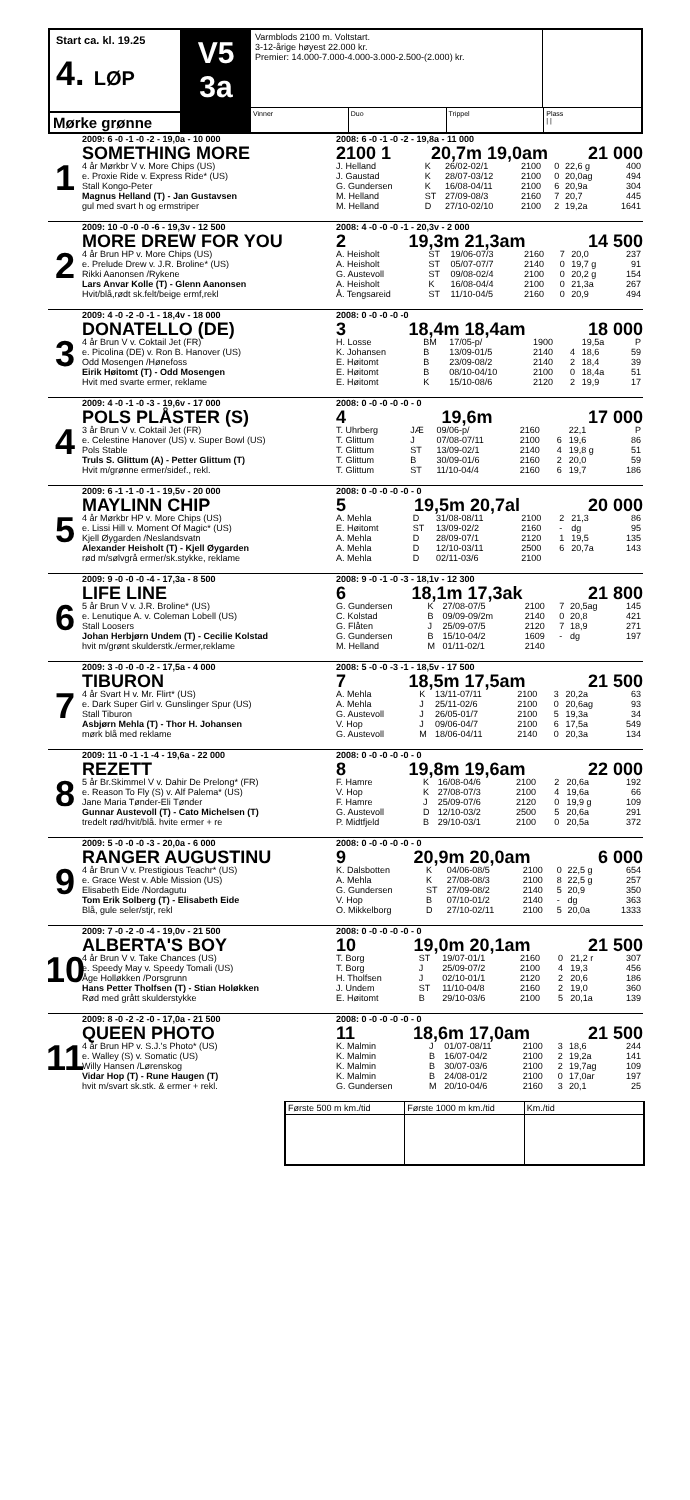Start ca. kl. 19.25
4. LØP
Mørke grønne
V5
3a
Varmblods 2100 m. Voltstart.
3-12-årige høyest 22.000 kr.
Premier: 14.000-7.000-4.000-3.000-2.500-(2.000) kr.
Vinner Duo Trippel Plass
| |
1
2009: 6 -0 -1 -0 -2 - 19,0a - 10 000
SOMETHING MORE
4 år Mørkbr V v. More Chips (US)
e. Proxie Ride v. Express Ride* (US)
Stall Kongo-Peter
Magnus Helland (T) - Jan Gustavsen
gul med svart h og ermstriper
2008: 6 -0 -1 -0 -2 - 19,8a - 11 000
2100 1 20,7m 19,0am 21 000
| J. Helland | K | 26/02-02/1 | 2100 | 0 | 22,6 g | 400 |
| J. Gaustad | K | 28/07-03/12 | 2100 | 0 | 20,0ag | 494 |
| G. Gundersen | K | 16/08-04/11 | 2100 | 6 | 20,9a | 304 |
| M. Helland | ST | 27/09-08/3 | 2160 | 7 | 20,7 | 445 |
| M. Helland | D | 27/10-02/10 | 2100 | 2 | 19,2a | 1641 |
2
2009: 10 -0 -0 -0 -6 - 19,3v - 12 500
MORE DREW FOR YOU
4 år Brun HP v. More Chips (US)
e. Prelude Drew v. J.R. Broline* (US)
Rikki Aanonsen /Rykene
Lars Anvar Kolle (T) - Glenn Aanonsen
Hvit/blå,rødt sk.felt/beige ermf,rekl
2008: 4 -0 -0 -0 -1 - 20,3v - 2 000
2 19,3m 21,3am 14 500
| A. Heisholt | ST | 19/06-07/3 | 2160 | 7 | 20,0 | 237 |
| A. Heisholt | ST | 05/07-07/7 | 2140 | 0 | 19,7 g | 91 |
| G. Austevoll | ST | 09/08-02/4 | 2100 | 0 | 20,2 g | 154 |
| A. Heisholt | K | 16/08-04/4 | 2100 | 0 | 21,3a | 267 |
| Å. Tengsareid | ST | 11/10-04/5 | 2160 | 0 | 20,9 | 494 |
3
2009: 4 -0 -2 -0 -1 - 18,4v - 18 000
DONATELLO (DE)
4 år Brun V v. Coktail Jet (FR)
e. Picolina (DE) v. Ron B. Hanover (US)
Odd Mosengen /Hønefoss
Eirik Høitomt (T) - Odd Mosengen
Hvit med svarte ermer, reklame
2008: 0 -0 -0 -0 -0
3 18,4m 18,4am 18 000
| H. Losse | BM | 17/05-p/ | 1900 | | 19,5a | P |
| K. Johansen | B | 13/09-01/5 | 2140 | 4 | 18,6 | 59 |
| E. Høitomt | B | 23/09-08/2 | 2140 | 2 | 18,4 | 39 |
| E. Høitomt | B | 08/10-04/10 | 2100 | 0 | 18,4a | 51 |
| E. Høitomt | K | 15/10-08/6 | 2120 | 2 | 19,9 | 17 |
4
2009: 4 -0 -1 -0 -3 - 19,6v - 17 000
POLS PLÅSTER (S)
3 år Brun V v. Coktail Jet (FR)
e. Celestine Hanover (US) v. Super Bowl (US)
Pols Stable
Truls S. Glittum (A) - Petter Glittum (T)
Hvit m/grønne ermer/sidef., rekl.
2008: 0 -0 -0 -0 -0 - 0
4 19,6m 17 000
| T. Uhrberg | JÆ | 09/06-p/ | 2160 | | 22,1 | P |
| T. Glittum | J | 07/08-07/11 | 2100 | 6 | 19,6 | 86 |
| T. Glittum | ST | 13/09-02/1 | 2140 | 4 | 19,8 g | 51 |
| T. Glittum | B | 30/09-01/6 | 2160 | 2 | 20,0 | 59 |
| T. Glittum | ST | 11/10-04/4 | 2160 | 6 | 19,7 | 186 |
5
2009: 6 -1 -1 -0 -1 - 19,5v - 20 000
MAYLINN CHIP
4 år Mørkbr HP v. More Chips (US)
e. Lissi Hill v. Moment Of Magic* (US)
Kjell Øygarden /Neslandsvatn
Alexander Heisholt (T) - Kjell Øygarden
rød m/sølvgrå ermer/sk.stykke, reklame
2008: 0 -0 -0 -0 -0 - 0
5 19,5m 20,7al 20 000
| A. Mehla | D | 31/08-08/11 | 2100 | 2 | 21,3 | 86 |
| E. Høitomt | ST | 13/09-02/2 | 2160 | - | dg | 95 |
| A. Mehla | D | 28/09-07/1 | 2120 | 1 | 19,5 | 135 |
| A. Mehla | D | 12/10-03/11 | 2500 | 6 | 20,7a | 143 |
| A. Mehla | D | 02/11-03/6 | 2100 | | | |
6
2009: 9 -0 -0 -0 -4 - 17,3a - 8 500
LIFE LINE
5 år Brun V v. J.R. Broline* (US)
e. Lenutique A. v. Coleman Lobell (US)
Stall Loosers
Johan Herbjørn Undem (T) - Cecilie Kolstad
hvit m/grønt skulderstk./ermer,reklame
2008: 9 -0 -1 -0 -3 - 18,1v - 12 300
6 18,1m 17,3ak 21 800
| G. Gundersen | K | 27/08-07/5 | 2100 | 7 | 20,5ag | 145 |
| C. Kolstad | B | 09/09-09/2m | 2140 | 0 | 20,8 | 421 |
| G. Flåten | J | 25/09-07/5 | 2120 | 7 | 18,9 | 271 |
| G. Gundersen | B | 15/10-04/2 | 1609 | - | dg | 197 |
| M. Helland | M | 01/11-02/1 | 2140 | | | |
7
2009: 3 -0 -0 -0 -2 - 17,5a - 4 000
TIBURON
4 år Svart H v. Mr. Flirt* (US)
e. Dark Super Girl v. Gunslinger Spur (US)
Stall Tiburon
Asbjørn Mehla (T) - Thor H. Johansen
mørk blå med reklame
2008: 5 -0 -0 -3 -1 - 18,5v - 17 500
7 18,5m 17,5am 21 500
| A. Mehla | K | 13/11-07/11 | 2100 | 3 | 20,2a | 63 |
| A. Mehla | J | 25/11-02/6 | 2100 | 0 | 20,6ag | 93 |
| G. Austevoll | J | 26/05-01/7 | 2100 | 5 | 19,3a | 34 |
| V. Hop | J | 09/06-04/7 | 2100 | 6 | 17,5a | 549 |
| G. Austevoll | M | 18/06-04/11 | 2140 | 0 | 20,3a | 134 |
8
2009: 11 -0 -1 -1 -4 - 19,6a - 22 000
REZETT
5 år Br.Skimmel V v. Dahir De Prelong* (FR)
e. Reason To Fly (S) v. Alf Palema* (US)
Jane Maria Tønder-Eli Tønder
Gunnar Austevoll (T) - Cato Michelsen (T)
tredelt rød/hvit/blå. hvite ermer + re
2008: 0 -0 -0 -0 -0 - 0
8 19,8m 19,6am 22 000
| F. Hamre | K | 16/08-04/6 | 2100 | 2 | 20,6a | 192 |
| V. Hop | K | 27/08-07/3 | 2100 | 4 | 19,6a | 66 |
| F. Hamre | J | 25/09-07/6 | 2120 | 0 | 19,9 g | 109 |
| G. Austevoll | D | 12/10-03/2 | 2500 | 5 | 20,6a | 291 |
| P. Midtfjeld | B | 29/10-03/1 | 2100 | 0 | 20,5a | 372 |
9
2009: 5 -0 -0 -0 -3 - 20,0a - 6 000
RANGER AUGUSTINU
4 år Brun V v. Prestigious Teachr* (US)
e. Grace West v. Able Mission (US)
Elisabeth Eide /Nordagutu
Tom Erik Solberg (T) - Elisabeth Eide
Blå, gule seler/stjr, rekl
2008: 0 -0 -0 -0 -0 - 0
9 20,9m 20,0am 6 000
| K. Dalsbotten | K | 04/06-08/5 | 2100 | 0 | 22,5 g | 654 |
| A. Mehla | K | 27/08-08/3 | 2100 | 8 | 22,5 g | 257 |
| G. Gundersen | ST | 27/09-08/2 | 2140 | 5 | 20,9 | 350 |
| V. Hop | B | 07/10-01/2 | 2140 | - | dg | 363 |
| O. Mikkelborg | D | 27/10-02/11 | 2100 | 5 | 20,0a | 1333 |
10
2009: 7 -0 -2 -0 -4 - 19,0v - 21 500
ALBERTA'S BOY
4 år Brun V v. Take Chances (US)
e. Speedy May v. Speedy Tomali (US)
Åge Holløkken /Porsgrunn
Hans Petter Tholfsen (T) - Stian Holøkken
Rød med grått skulderstykke
2008: 0 -0 -0 -0 -0 - 0
10 19,0m 20,1am 21 500
| T. Borg | ST | 19/07-01/1 | 2160 | 0 | 21,2 r | 307 |
| T. Borg | J | 25/09-07/2 | 2100 | 4 | 19,3 | 456 |
| H. Tholfsen | J | 02/10-01/1 | 2120 | 2 | 20,6 | 186 |
| J. Undem | ST | 11/10-04/8 | 2160 | 2 | 19,0 | 360 |
| E. Høitomt | B | 29/10-03/6 | 2100 | 5 | 20,1a | 139 |
11
2009: 8 -0 -2 -2 -0 - 17,0a - 21 500
QUEEN PHOTO
4 år Brun HP v. S.J.'s Photo* (US)
e. Walley (S) v. Somatic (US)
Willy Hansen /Lørenskog
Vidar Hop (T) - Rune Haugen (T)
hvit m/svart sk.stk. & ermer + rekl.
2008: 0 -0 -0 -0 -0 - 0
11 18,6m 17,0am 21 500
| K. Malmin | J | 01/07-08/11 | 2100 | 3 | 18,6 | 244 |
| K. Malmin | B | 16/07-04/2 | 2100 | 2 | 19,2a | 141 |
| K. Malmin | B | 30/07-03/6 | 2100 | 2 | 19,7ag | 109 |
| K. Malmin | B | 24/08-01/2 | 2100 | 0 | 17,0ar | 197 |
| G. Gundersen | M | 20/10-04/6 | 2160 | 3 | 20,1 | 25 |
Første 500 m km./tid Første 1000 m km./tid Km./tid